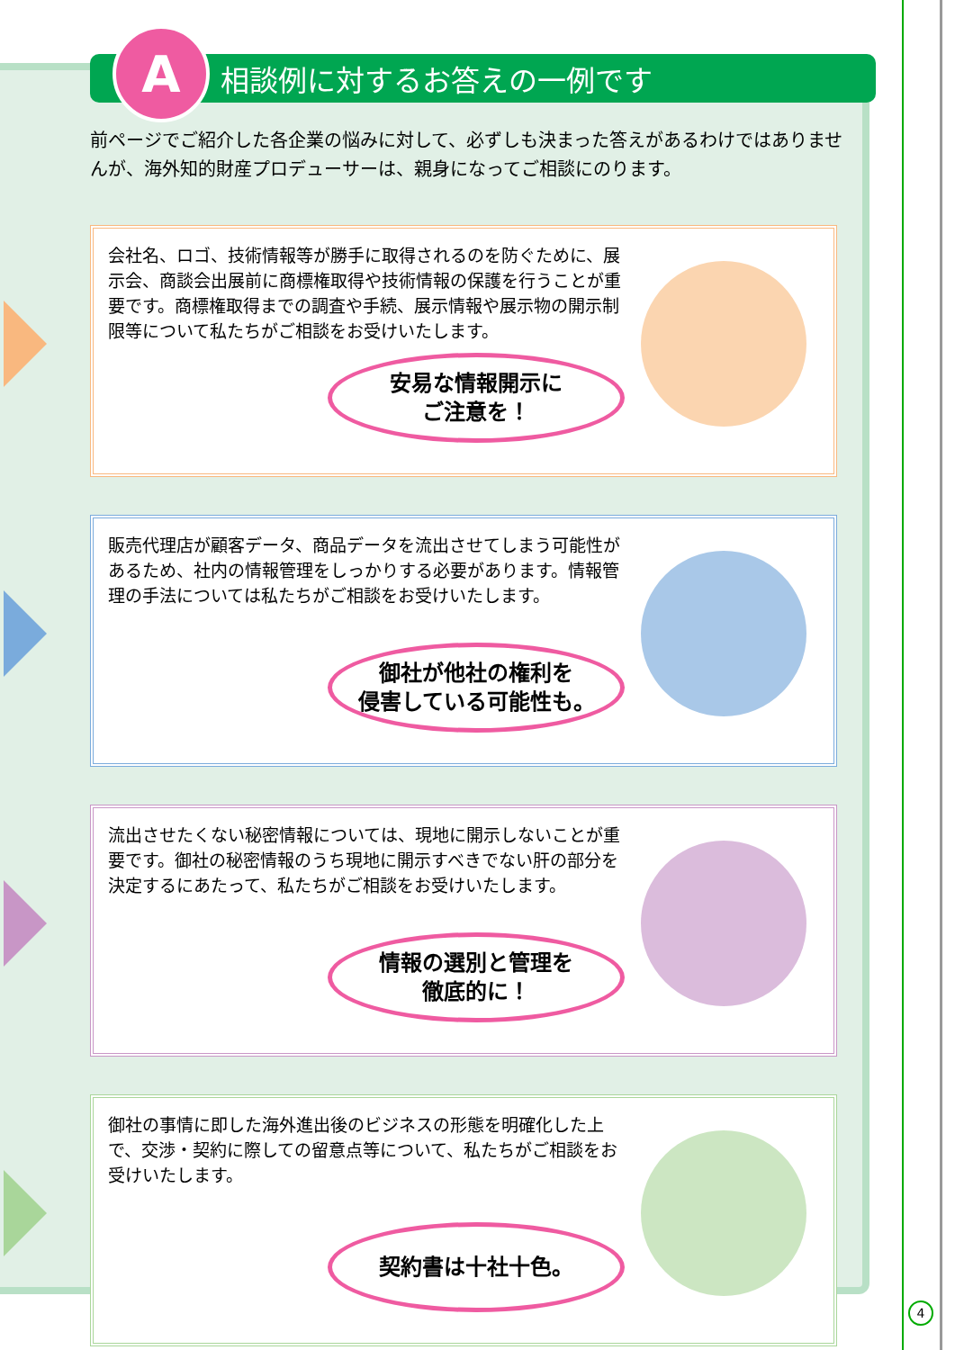A
相談例に対するお答えの一例です
前ページでご紹介した各企業の悩みに対して、必ずしも決まった答えがあるわけではありませんが、海外知的財産プロデューサーは、親身になってご相談にのります。
会社名、ロゴ、技術情報等が勝手に取得されるのを防ぐために、展示会、商談会出展前に商標権取得や技術情報の保護を行うことが重要です。商標権取得までの調査や手続、展示情報や展示物の開示制限等について私たちがご相談をお受けいたします。
安易な情報開示に
ご注意を！
販売代理店が顧客データ、商品データを流出させてしまう可能性があるため、社内の情報管理をしっかりする必要があります。情報管理の手法については私たちがご相談をお受けいたします。
御社が他社の権利を
侵害している可能性も。
流出させたくない秘密情報については、現地に開示しないことが重要です。御社の秘密情報のうち現地に開示すべきでない肝の部分を決定するにあたって、私たちがご相談をお受けいたします。
情報の選別と管理を
徹底的に！
御社の事情に即した海外進出後のビジネスの形態を明確化した上で、交渉・契約に際しての留意点等について、私たちがご相談をお受けいたします。
契約書は十社十色。
4